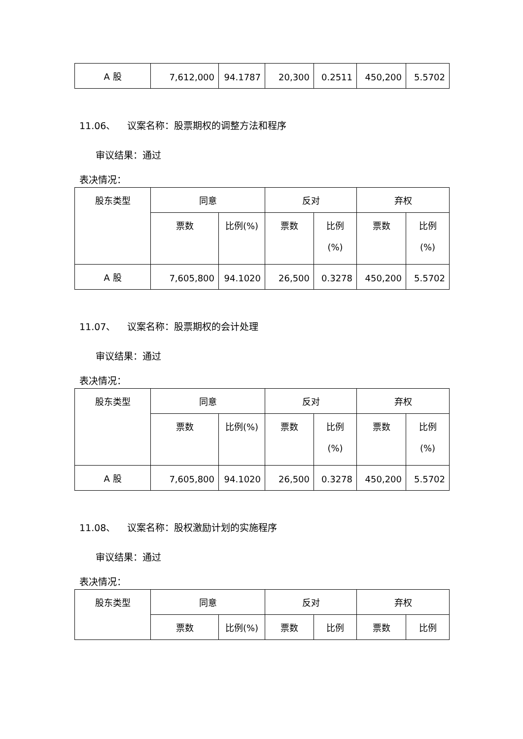| A 股 | 7,612,000 | 94.1787 | 20,300 | 0.2511 | 450,200 | 5.5702 |
11.06、 议案名称：股票期权的调整方法和程序
审议结果：通过
表决情况：
| 股东类型 | 同意 | | 反对 | | 弃权 | |
| --- | --- | --- | --- | --- | --- | --- |
| | 票数 | 比例(%) | 票数 | 比例 (%) | 票数 | 比例 (%) |
| A 股 | 7,605,800 | 94.1020 | 26,500 | 0.3278 | 450,200 | 5.5702 |
11.07、 议案名称：股票期权的会计处理
审议结果：通过
表决情况：
| 股东类型 | 同意 | | 反对 | | 弃权 | |
| --- | --- | --- | --- | --- | --- | --- |
| | 票数 | 比例(%) | 票数 | 比例 (%) | 票数 | 比例 (%) |
| A 股 | 7,605,800 | 94.1020 | 26,500 | 0.3278 | 450,200 | 5.5702 |
11.08、 议案名称：股权激励计划的实施程序
审议结果：通过
表决情况：
| 股东类型 | 同意 | | 反对 | | 弃权 | |
| --- | --- | --- | --- | --- | --- | --- |
| | 票数 | 比例(%) | 票数 | 比例 | 票数 | 比例 |